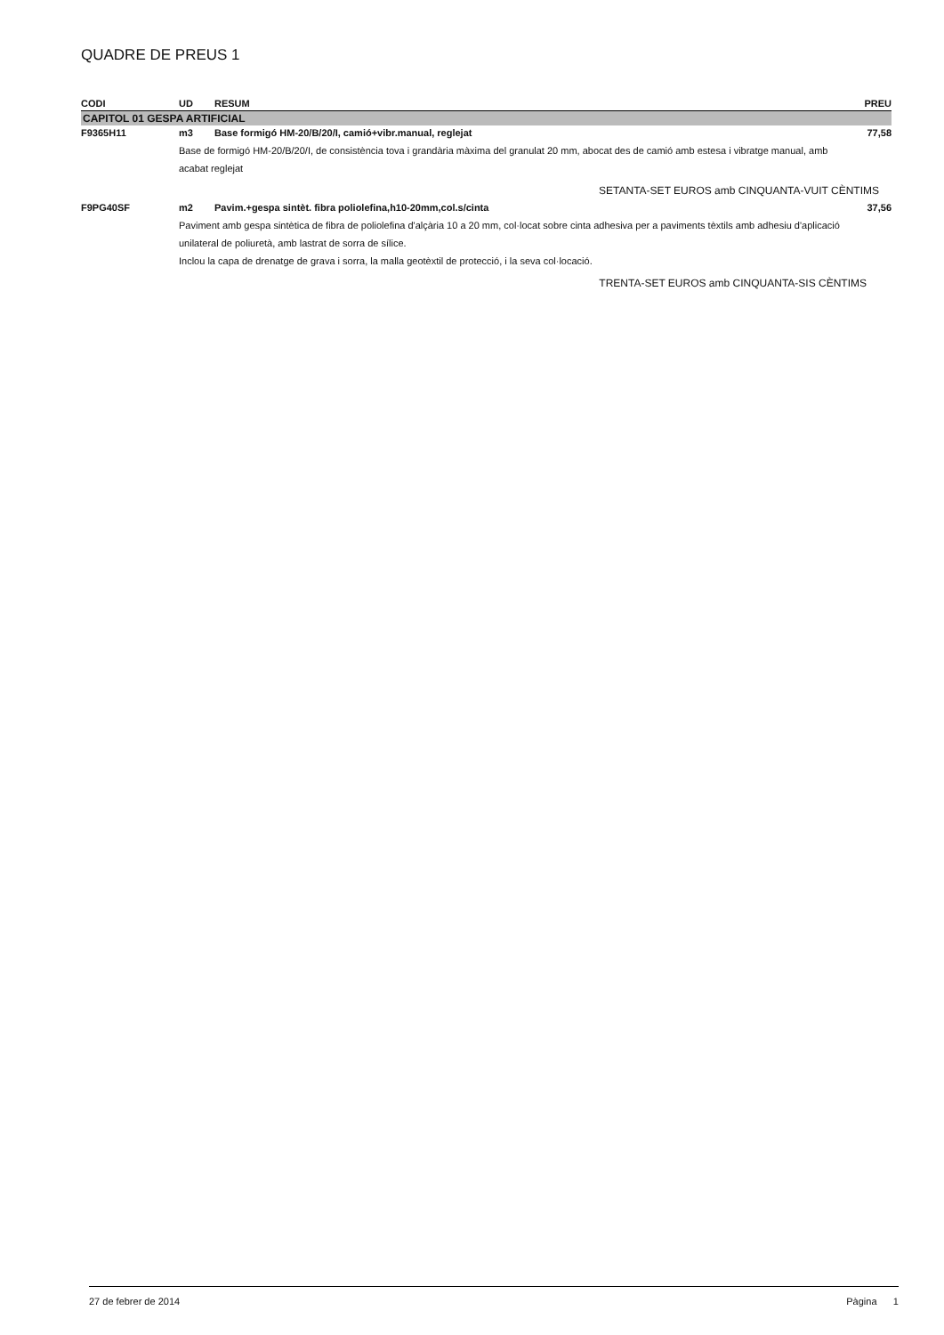QUADRE DE PREUS 1
| CODI | UD | RESUM | PREU |
| --- | --- | --- | --- |
| CAPITOL 01 GESPA ARTIFICIAL | | | |
| F9365H11 | m3 | Base formigó HM-20/B/20/I, camió+vibr.manual, reglejat | 77,58 |
| | Base de formigó HM-20/B/20/I, de consistència tova i grandària màxima del granulat 20 mm, abocat des de camió amb estesa i vibratge manual, amb acabat reglejat | | |
| SETANTA-SET EUROS amb CINQUANTA-VUIT CÈNTIMS | | | |
| F9PG40SF | m2 | Pavim.+gespa sintèt. fibra poliolefina,h10-20mm,col.s/cinta | 37,56 |
| | Paviment amb gespa sintètica de fibra de poliolefina d'alçària 10 a 20 mm, col·locat sobre cinta adhesiva per a paviments tèxtils amb adhesiu d'aplicació unilateral de poliuretà, amb lastrat de sorra de sílice. Inclou la capa de drenatge de grava i sorra, la malla geotèxtil de protecció, i la seva col·locació. | | |
| TRENTA-SET EUROS amb CINQUANTA-SIS CÈNTIMS | | | |
27 de febrer de 2014 Pàgina 1